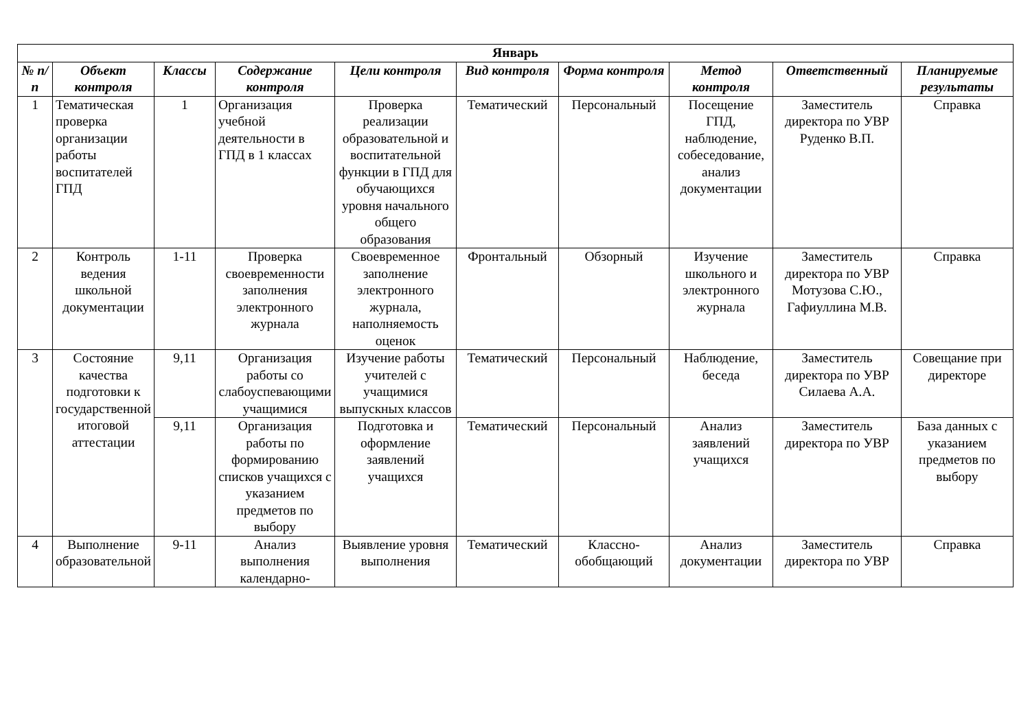| Январь | | | | | | | | | |
| --- | --- | --- | --- | --- | --- | --- | --- | --- | --- |
| № п/п | Объект контроля | Классы | Содержание контроля | Цели контроля | Вид контроля | Форма контроля | Метод контроля | Ответственный | Планируемые результаты |
| 1 | Тематическая проверка организации работы воспитателей ГПД | 1 | Организация учебной деятельности в ГПД в 1 классах | Проверка реализации образовательной и воспитательной функции в ГПД для обучающихся уровня начального общего образования | Тематический | Персональный | Посещение ГПД, наблюдение, собеседование, анализ документации | Заместитель директора по УВР Руденко В.П. | Справка |
| 2 | Контроль ведения школьной документации | 1-11 | Проверка своевременности заполнения электронного журнала | Своевременное заполнение электронного журнала, наполняемость оценок | Фронтальный | Обзорный | Изучение школьного и электронного журнала | Заместитель директора по УВР Мотузова С.Ю., Гафиуллина М.В. | Справка |
| 3 | Состояние качества подготовки к государственной итоговой аттестации | 9,11 | Организация работы со слабоуспевающими учащимися | Изучение работы учителей с учащимися выпускных классов | Тематический | Персональный | Наблюдение, беседа | Заместитель директора по УВР Силаева А.А. | Совещание при директоре |
| | | 9,11 | Организация работы по формированию списков учащихся с указанием предметов по выбору | Подготовка и оформление заявлений учащихся | Тематический | Персональный | Анализ заявлений учащихся | Заместитель директора по УВР | База данных с указанием предметов по выбору |
| 4 | Выполнение образовательной | 9-11 | Анализ выполнения календарно- | Выявление уровня выполнения | Тематический | Классно-обобщающий | Анализ документации | Заместитель директора по УВР | Справка |